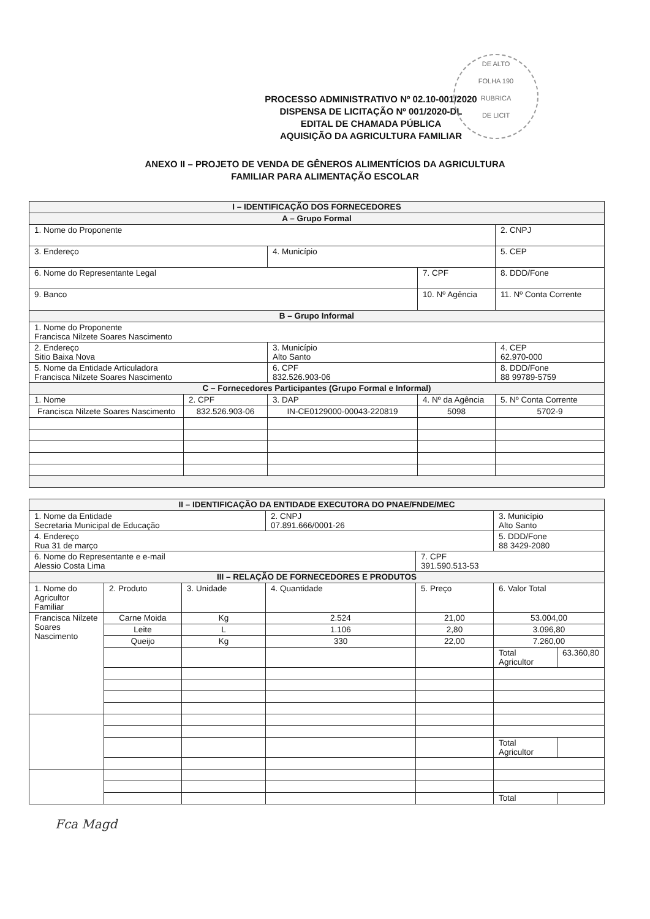DE ALTO
FOLHA 190
RUBRICA
DE LICIT
PROCESSO ADMINISTRATIVO Nº 02.10-001/2020
DISPENSA DE LICITAÇÃO Nº 001/2020-DL
EDITAL DE CHAMADA PÚBLICA
AQUISIÇÃO DA AGRICULTURA FAMILIAR
ANEXO II – PROJETO DE VENDA DE GÊNEROS ALIMENTÍCIOS DA AGRICULTURA
FAMILIAR PARA ALIMENTAÇÃO ESCOLAR
| I – IDENTIFICAÇÃO DOS FORNECEDORES | | | | |
| A – Grupo Formal | | | | |
| 1. Nome do Proponente | | | | 2. CNPJ |
| 3. Endereço | | 4. Município | | 5. CEP |
| 6. Nome do Representante Legal | | | 7. CPF | 8. DDD/Fone |
| 9. Banco | | | 10. Nº Agência | 11. Nº Conta Corrente |
| B – Grupo Informal | | | | |
| 1. Nome do Proponente Francisca Nilzete Soares Nascimento | | | | |
| 2. Endereço Sitio Baixa Nova | | 3. Município Alto Santo | | 4. CEP 62.970-000 |
| 5. Nome da Entidade Articuladora Francisca Nilzete Soares Nascimento | | 6. CPF 832.526.903-06 | | 8. DDD/Fone 88 99789-5759 |
| C – Fornecedores Participantes (Grupo Formal e Informal) | | | | |
| 1. Nome | 2. CPF | 3. DAP | 4. Nº da Agência | 5. Nº Conta Corrente |
| Francisca Nilzete Soares Nascimento | 832.526.903-06 | IN-CE0129000-00043-220819 | 5098 | 5702-9 |
| II – IDENTIFICAÇÃO DA ENTIDADE EXECUTORA DO PNAE/FNDE/MEC | | | | | | |
| 1. Nome da Entidade Secretaria Municipal de Educação | | | 2. CNPJ 07.891.666/0001-26 | | 3. Município Alto Santo | |
| 4. Endereço Rua 31 de março | | | | | 5. DDD/Fone 88 3429-2080 | |
| 6. Nome do Representante e e-mail Alessio Costa Lima | | | | 7. CPF 391.590.513-53 | | |
| III – RELAÇÃO DE FORNECEDORES E PRODUTOS | | | | | | |
| 1. Nome do Agricultor Familiar | 2. Produto | 3. Unidade | 4. Quantidade | 5. Preço | 6. Valor Total | |
| Francisca Nilzete Soares Nascimento | Carne Moida | Kg | 2.524 | 21,00 | 53.004,00 | |
| | Leite | L | 1.106 | 2,80 | 3.096,80 | |
| | Queijo | Kg | 330 | 22,00 | 7.260,00 | |
| | | | | | Total Agricultor | 63.360,80 |
| | | | | | Total Agricultor | |
| | | | | | Total | |
Fca Magd